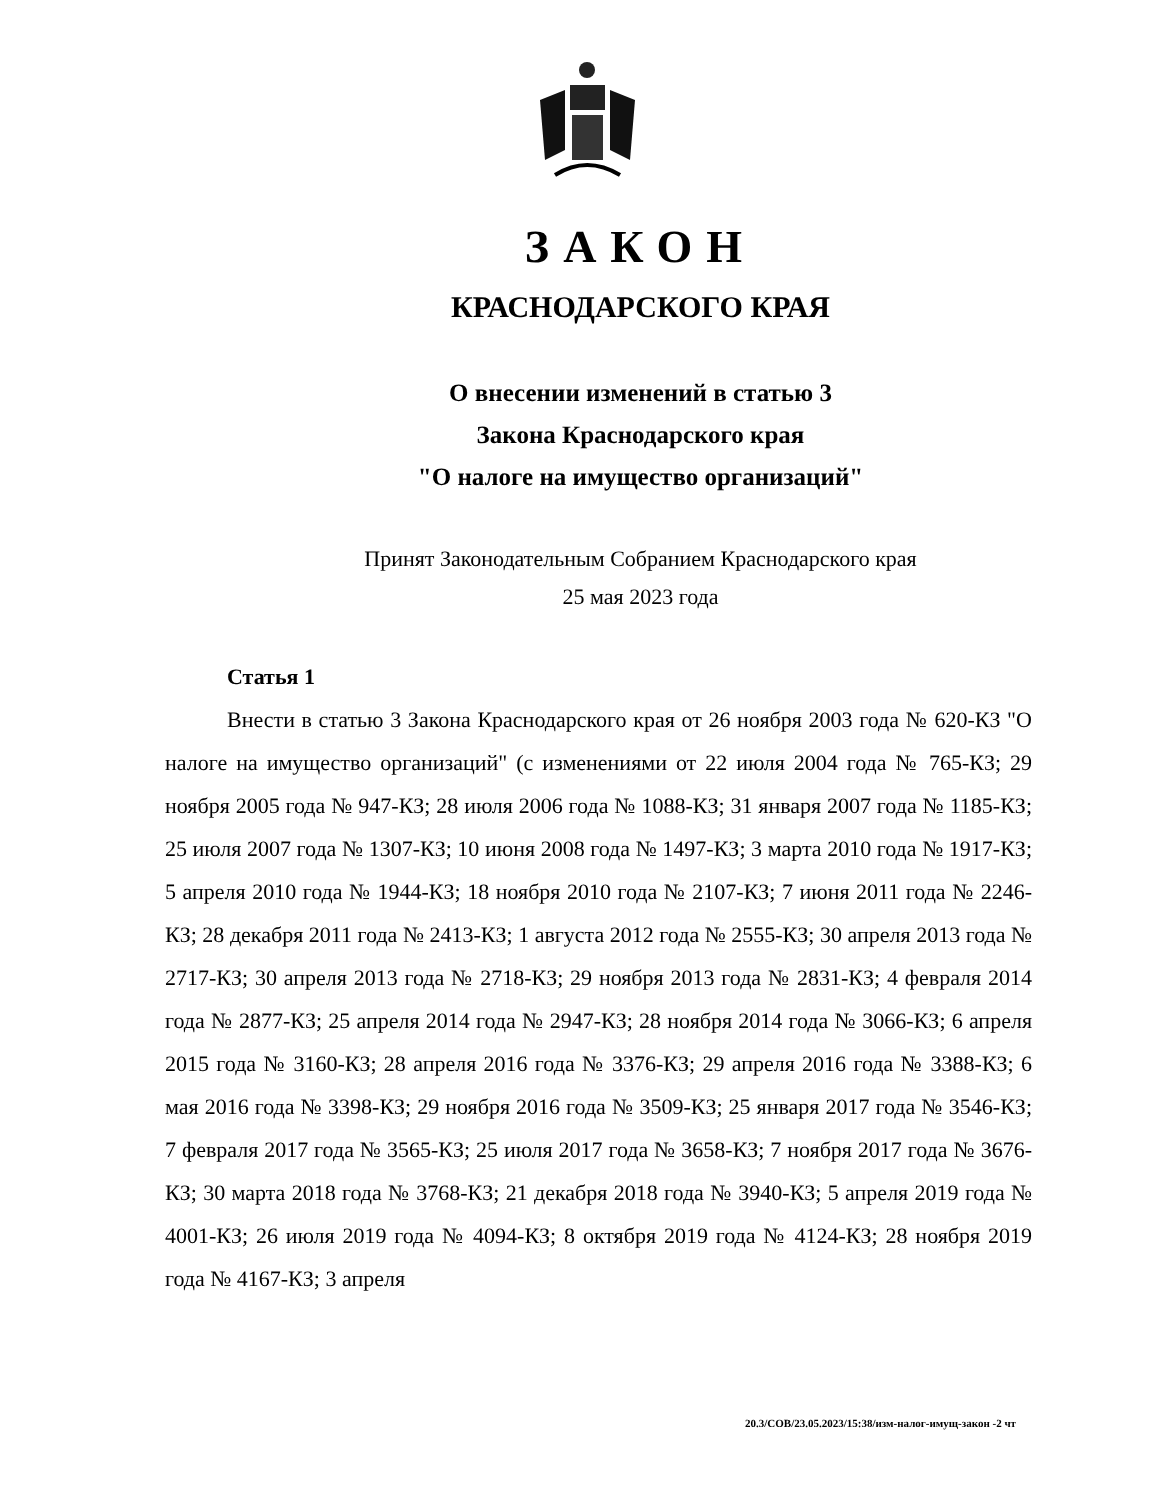ЗАКОН
КРАСНОДАРСКОГО КРАЯ
О внесении изменений в статью 3
Закона Краснодарского края
"О налоге на имущество организаций"
Принят Законодательным Собранием Краснодарского края
25 мая 2023 года
Статья 1
Внести в статью 3 Закона Краснодарского края от 26 ноября 2003 года № 620-КЗ "О налоге на имущество организаций" (с изменениями от 22 июля 2004 года № 765-КЗ; 29 ноября 2005 года № 947-КЗ; 28 июля 2006 года № 1088-КЗ; 31 января 2007 года № 1185-КЗ; 25 июля 2007 года № 1307-КЗ; 10 июня 2008 года № 1497-КЗ; 3 марта 2010 года № 1917-КЗ; 5 апреля 2010 года № 1944-КЗ; 18 ноября 2010 года № 2107-КЗ; 7 июня 2011 года № 2246-КЗ; 28 декабря 2011 года № 2413-КЗ; 1 августа 2012 года № 2555-КЗ; 30 апреля 2013 года № 2717-КЗ; 30 апреля 2013 года № 2718-КЗ; 29 ноября 2013 года № 2831-КЗ; 4 февраля 2014 года № 2877-КЗ; 25 апреля 2014 года № 2947-КЗ; 28 ноября 2014 года № 3066-КЗ; 6 апреля 2015 года № 3160-КЗ; 28 апреля 2016 года № 3376-КЗ; 29 апреля 2016 года № 3388-КЗ; 6 мая 2016 года № 3398-КЗ; 29 ноября 2016 года № 3509-КЗ; 25 января 2017 года № 3546-КЗ; 7 февраля 2017 года № 3565-КЗ; 25 июля 2017 года № 3658-КЗ; 7 ноября 2017 года № 3676-КЗ; 30 марта 2018 года № 3768-КЗ; 21 декабря 2018 года № 3940-КЗ; 5 апреля 2019 года № 4001-КЗ; 26 июля 2019 года № 4094-КЗ; 8 октября 2019 года № 4124-КЗ; 28 ноября 2019 года № 4167-КЗ; 3 апреля
20.3/СОВ/23.05.2023/15:38/изм-налог-имущ-закон -2 чт